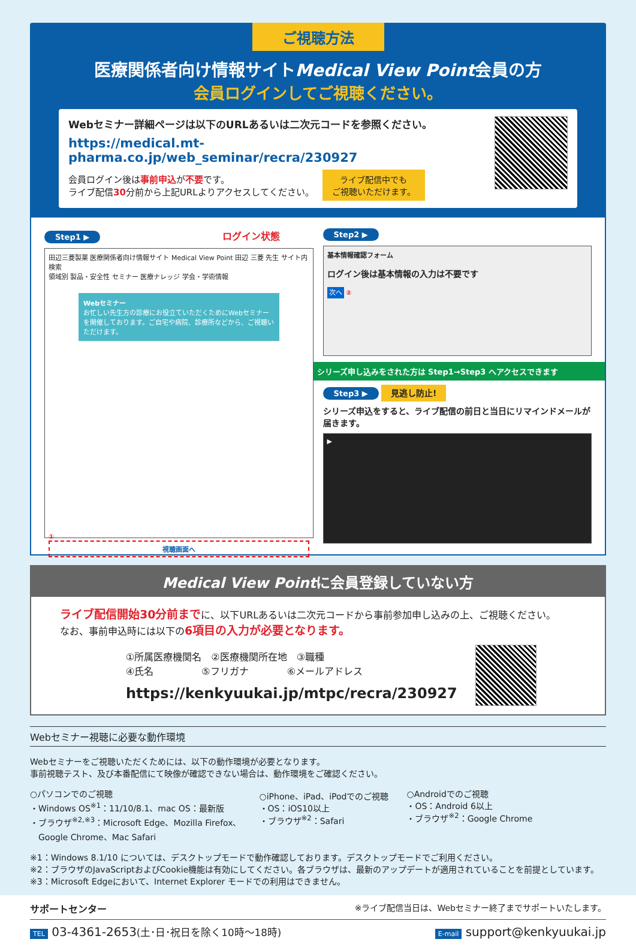ご視聴方法
医療関係者向け情報サイトMedical View Point会員の方
会員ログインしてご視聴ください。
Webセミナー詳細ページは以下のURLあるいは二次元コードを参照ください。
https://medical.mt-pharma.co.jp/web_seminar/recra/230927
会員ログイン後は事前申込が不要です。
ライブ配信30分前から上記URLよりアクセスしてください。
ライブ配信中でも
ご視聴いただけます。
Step1 ▶ ログイン状態
田辺三菱製薬 医療関係者向け情報サイト Medical View Point 田辺 三菱 先生 サイト内検索
領域別 製品・安全性 セミナー 医療ナレッジ 学会・学術情報
Webセミナー
お忙しい先生方の診療にお役立ていただくためにWebセミナーを開催しております。ご自宅や病院、診療所などから、ご視聴いただけます。
①
視聴画面へ
Step2 ▶
基本情報確認フォーム
ログイン後は基本情報の入力は不要です
次へ ②
シリーズ申し込みをされた方は Step1→Step3 へアクセスできます
Step3 ▶ 見逃し防止!
シリーズ申込をすると、ライブ配信の前日と当日にリマインドメールが届きます。
▶
Medical View Pointに会員登録していない方
ライブ配信開始30分前までに、以下URLあるいは二次元コードから事前参加申し込みの上、ご視聴ください。
なお、事前申込時には以下の6項目の入力が必要となります。
①所属医療機関名　②医療機関所在地　③職種
④氏名　　　　　⑤フリガナ　　　　⑥メールアドレス
https://kenkyuukai.jp/mtpc/recra/230927
Webセミナー視聴に必要な動作環境
Webセミナーをご視聴いただくためには、以下の動作環境が必要となります。
事前視聴テスト、及び本番配信にて映像が確認できない場合は、動作環境をご確認ください。
○パソコンでのご視聴
・Windows OS<sup>※1</sup>：11/10/8.1、mac OS：最新版
・ブラウザ<sup>※2,※3</sup>：Microsoft Edge、Mozilla Firefox、
　Google Chrome、Mac Safari
○iPhone、iPad、iPodでのご視聴
・OS：iOS10以上
・ブラウザ<sup>※2</sup>：Safari
○Androidでのご視聴
・OS：Android 6以上
・ブラウザ<sup>※2</sup>：Google Chrome
※1：Windows 8.1/10 については、デスクトップモードで動作確認しております。デスクトップモードでご利用ください。
※2：ブラウザのJavaScriptおよびCookie機能は有効にしてください。各ブラウザは、最新のアップデートが適用されていることを前提としています。
※3：Microsoft Edgeにおいて、Internet Explorer モードでの利用はできません。
サポートセンター ※ライブ配信当日は、Webセミナー終了までサポートいたします。
TEL 03-4361-2653(土･日･祝日を除く10時～18時) E-mail support@kenkyuukai.jp